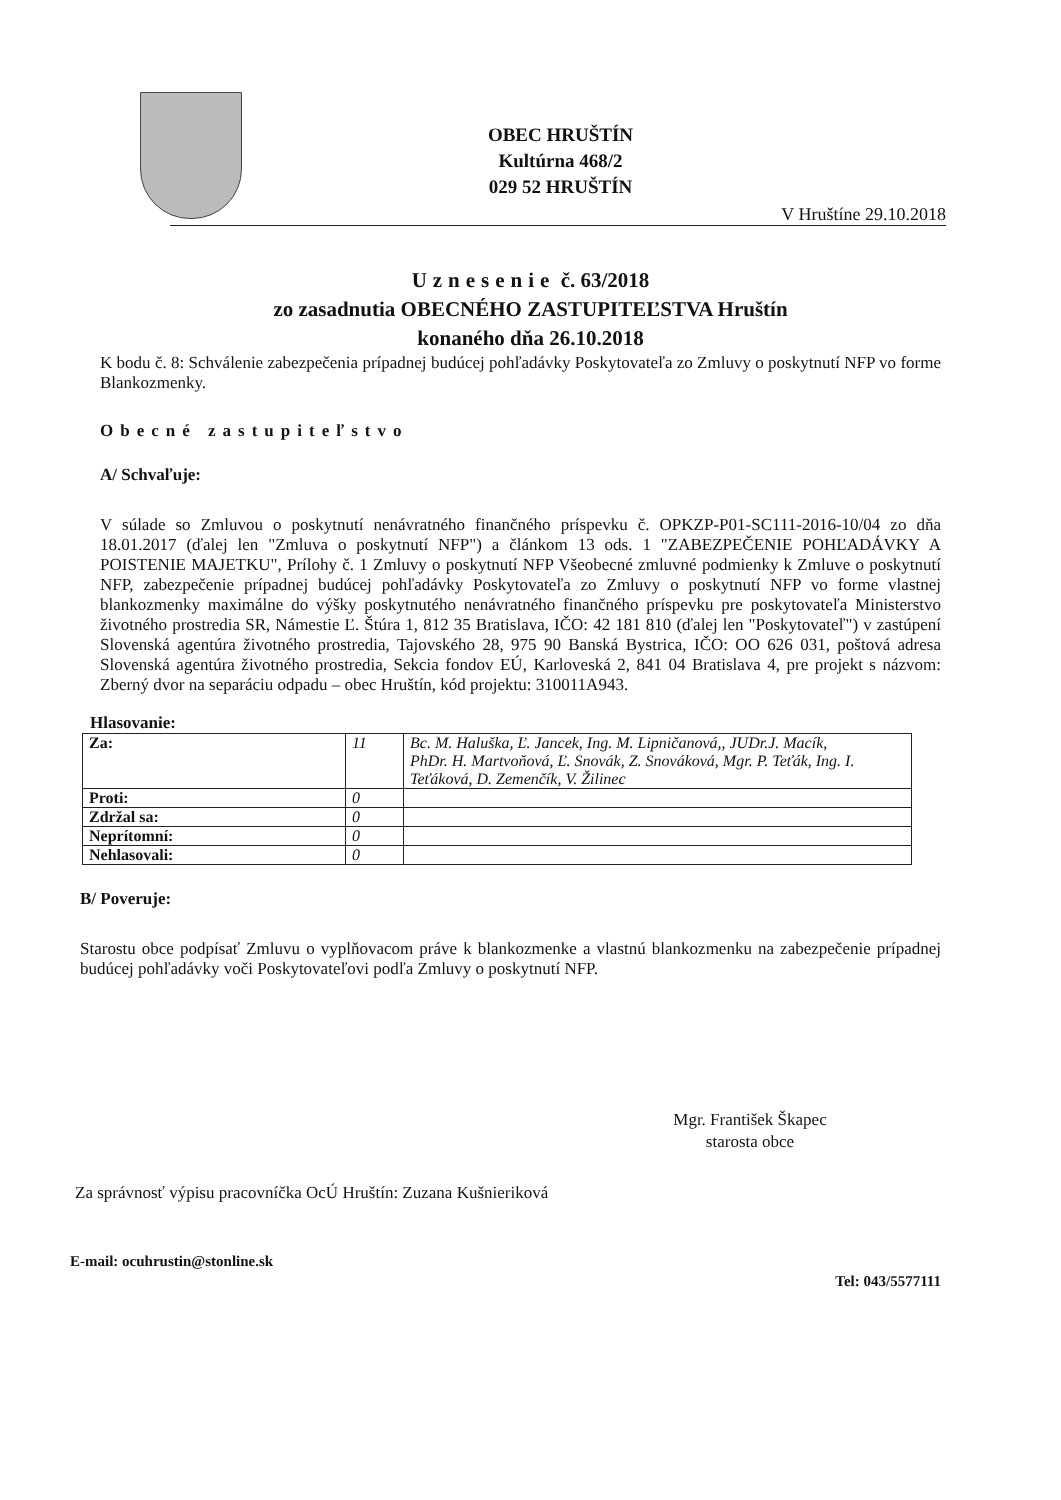OBEC HRUŠTÍN
Kultúrna 468/2
029 52 HRUŠTÍN
V Hruštíne 29.10.2018
Uznesenie č. 63/2018
zo zasadnutia OBECNÉHO ZASTUPITEĽSTVA Hruštín
konaného dňa 26.10.2018
K bodu č. 8: Schválenie zabezpečenia prípadnej budúcej pohľadávky Poskytovateľa zo Zmluvy o poskytnutí NFP vo forme Blankozmenky.
Obecné zastupiteľstvo
A/ Schvaľuje:
V súlade so Zmluvou o poskytnutí nenávratného finančného príspevku č. OPKZP-P01-SC111-2016-10/04 zo dňa 18.01.2017 (ďalej len "Zmluva o poskytnutí NFP") a článkom 13 ods. 1 "ZABEZPEČENIE POHĽADÁVKY A POISTENIE MAJETKU", Prílohy č. 1 Zmluvy o poskytnutí NFP Všeobecné zmluvné podmienky k Zmluve o poskytnutí NFP, zabezpečenie prípadnej budúcej pohľadávky Poskytovateľa zo Zmluvy o poskytnutí NFP vo forme vlastnej blankozmenky maximálne do výšky poskytnutého nenávratného finančného príspevku pre poskytovateľa Ministerstvo životného prostredia SR, Námestie Ľ. Štúra 1, 812 35 Bratislava, IČO: 42 181 810 (ďalej len "Poskytovateľ") v zastúpení Slovenská agentúra životného prostredia, Tajovského 28, 975 90 Banská Bystrica, IČO: OO 626 031, poštová adresa Slovenská agentúra životného prostredia, Sekcia fondov EÚ, Karloveská 2, 841 04 Bratislava 4, pre projekt s názvom: Zberný dvor na separáciu odpadu – obec Hruštín, kód projektu: 310011A943.
Hlasovanie:
| Za: | 11 | Bc. M. Haluška, Ľ. Jancek, Ing. M. Lipničanová,, JUDr.J. Macík, PhDr. H. Martvoňová, Ľ. Snovák, Z. Snováková, Mgr. P. Teťák, Ing. I. Teťáková, D. Zemenčík, V. Žilinec |
| Proti: | 0 | |
| Zdržal sa: | 0 | |
| Neprítomní: | 0 | |
| Nehlasovali: | 0 | |
B/ Poveruje:
Starostu obce podpísať Zmluvu o vyplňovacom práve k blankozmenke a vlastnú blankozmenku na zabezpečenie prípadnej budúcej pohľadávky voči Poskytovateľovi podľa Zmluvy o poskytnutí NFP.
Mgr. František Škapec
starosta obce
Za správnosť výpisu pracovníčka OcÚ Hruštín: Zuzana Kušnieriková
E-mail: ocuhrustin@stonline.sk Tel: 043/5577111